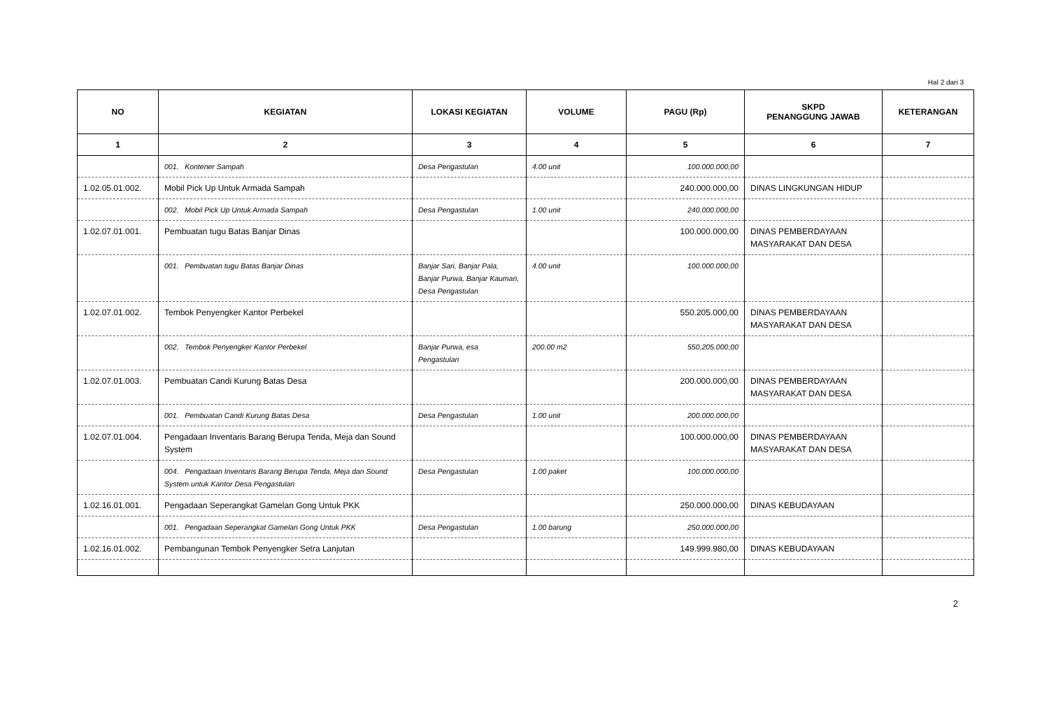Hal 2 dari 3
| NO | KEGIATAN | LOKASI KEGIATAN | VOLUME | PAGU (Rp) | SKPD PENANGGUNG JAWAB | KETERANGAN |
| --- | --- | --- | --- | --- | --- | --- |
| 1 | 2 | 3 | 4 | 5 | 6 | 7 |
| | 001. Kontener Sampah | Desa Pengastulan | 4.00 unit | 100.000.000,00 | | |
| 1.02.05.01.002. | Mobil Pick Up Untuk Armada Sampah | | | 240.000.000,00 | DINAS LINGKUNGAN HIDUP | |
| | 002. Mobil Pick Up Untuk Armada Sampah | Desa Pengastulan | 1.00 unit | 240.000.000,00 | | |
| 1.02.07.01.001. | Pembuatan tugu Batas Banjar Dinas | | | 100.000.000,00 | DINAS PEMBERDAYAAN MASYARAKAT DAN DESA | |
| | 001. Pembuatan tugu Batas Banjar Dinas | Banjar Sari, Banjar Pala, Banjar Purwa, Banjar Kauman, Desa Pengastulan | 4.00 unit | 100.000.000,00 | | |
| 1.02.07.01.002. | Tembok Penyengker Kantor Perbekel | | | 550.205.000,00 | DINAS PEMBERDAYAAN MASYARAKAT DAN DESA | |
| | 002. Tembok Penyengker Kantor Perbekel | Banjar Purwa, esa Pengastulan | 200.00 m2 | 550.205.000,00 | | |
| 1.02.07.01.003. | Pembuatan Candi Kurung Batas Desa | | | 200.000.000,00 | DINAS PEMBERDAYAAN MASYARAKAT DAN DESA | |
| | 001. Pembuatan Candi Kurung Batas Desa | Desa Pengastulan | 1.00 unit | 200.000.000,00 | | |
| 1.02.07.01.004. | Pengadaan Inventaris Barang Berupa Tenda, Meja dan Sound System | | | 100.000.000,00 | DINAS PEMBERDAYAAN MASYARAKAT DAN DESA | |
| | 004. Pengadaan Inventaris Barang Berupa Tenda, Meja dan Sound System untuk Kantor Desa Pengastulan | Desa Pengastulan | 1.00 paket | 100.000.000,00 | | |
| 1.02.16.01.001. | Pengadaan Seperangkat Gamelan Gong Untuk PKK | | | 250.000.000,00 | DINAS KEBUDAYAAN | |
| | 001. Pengadaan Seperangkat Gamelan Gong Untuk PKK | Desa Pengastulan | 1.00 barung | 250.000.000,00 | | |
| 1.02.16.01.002. | Pembangunan Tembok Penyengker Setra Lanjutan | | | 149.999.980,00 | DINAS KEBUDAYAAN | |
2